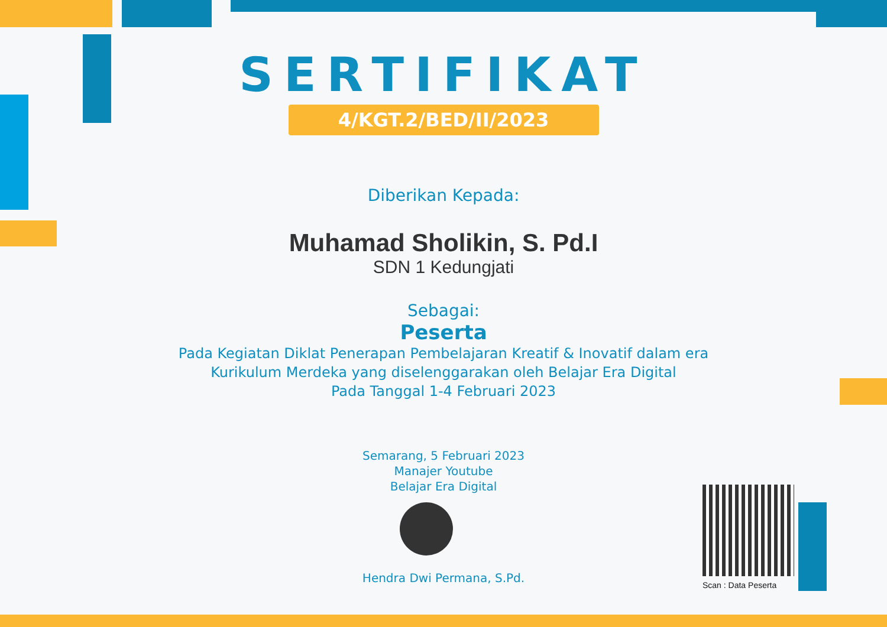SERTIFIKAT
4/KGT.2/BED/II/2023
Diberikan Kepada:
Muhamad Sholikin, S. Pd.I
SDN 1 Kedungjati
Sebagai:
Peserta
Pada Kegiatan Diklat Penerapan Pembelajaran Kreatif & Inovatif dalam era
Kurikulum Merdeka yang diselenggarakan oleh Belajar Era Digital
Pada Tanggal 1-4 Februari 2023
Semarang, 5 Februari 2023
Manajer Youtube
Belajar Era Digital
Hendra Dwi Permana, S.Pd.
Scan : Data Peserta